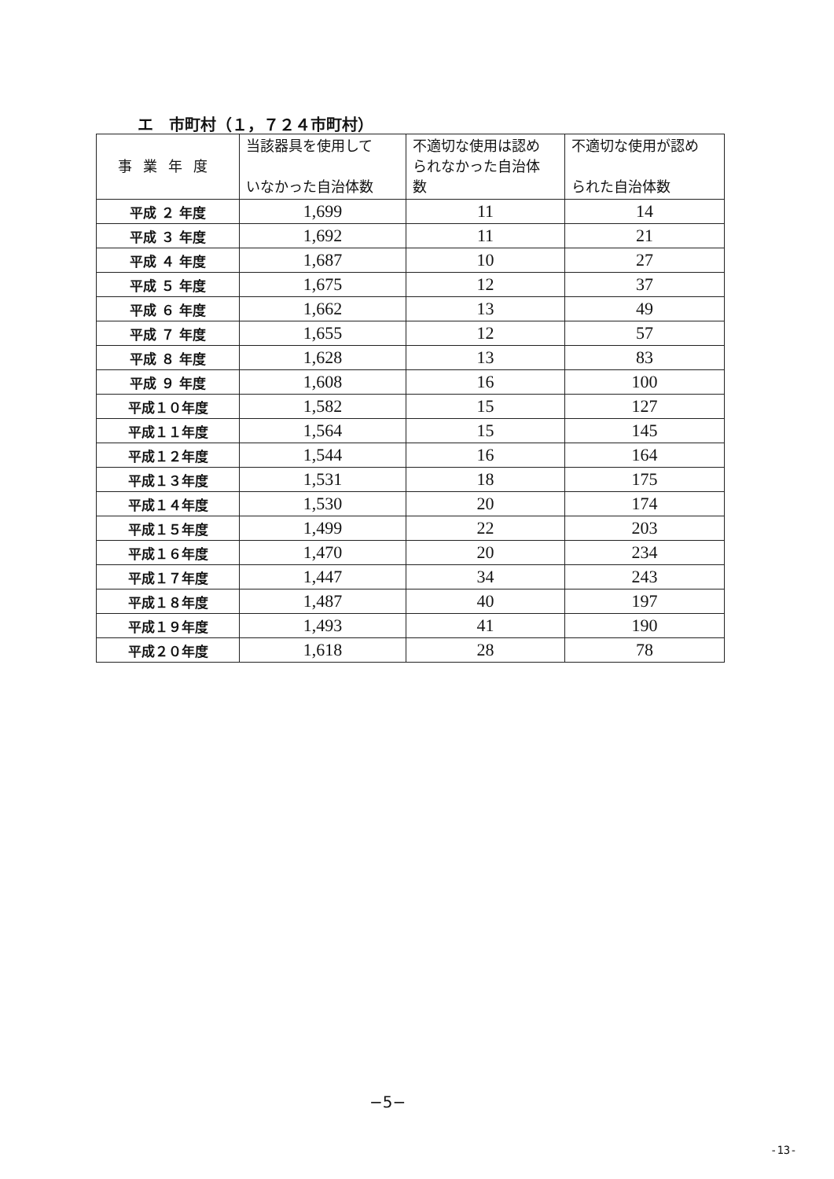エ　市町村（１，７２４市町村）
| 事業年度 | 当該器具を使用して いなかった自治体数 | 不適切な使用は認め られなかった自治体 数 | 不適切な使用が認め られた自治体数 |
| --- | --- | --- | --- |
| 平成 ２ 年度 | 1,699 | 11 | 14 |
| 平成 ３ 年度 | 1,692 | 11 | 21 |
| 平成 ４ 年度 | 1,687 | 10 | 27 |
| 平成 ５ 年度 | 1,675 | 12 | 37 |
| 平成 ６ 年度 | 1,662 | 13 | 49 |
| 平成 ７ 年度 | 1,655 | 12 | 57 |
| 平成 ８ 年度 | 1,628 | 13 | 83 |
| 平成 ９ 年度 | 1,608 | 16 | 100 |
| 平成１０年度 | 1,582 | 15 | 127 |
| 平成１１年度 | 1,564 | 15 | 145 |
| 平成１２年度 | 1,544 | 16 | 164 |
| 平成１３年度 | 1,531 | 18 | 175 |
| 平成１４年度 | 1,530 | 20 | 174 |
| 平成１５年度 | 1,499 | 22 | 203 |
| 平成１６年度 | 1,470 | 20 | 234 |
| 平成１７年度 | 1,447 | 34 | 243 |
| 平成１８年度 | 1,487 | 40 | 197 |
| 平成１９年度 | 1,493 | 41 | 190 |
| 平成２０年度 | 1,618 | 28 | 78 |
−5−
-13-